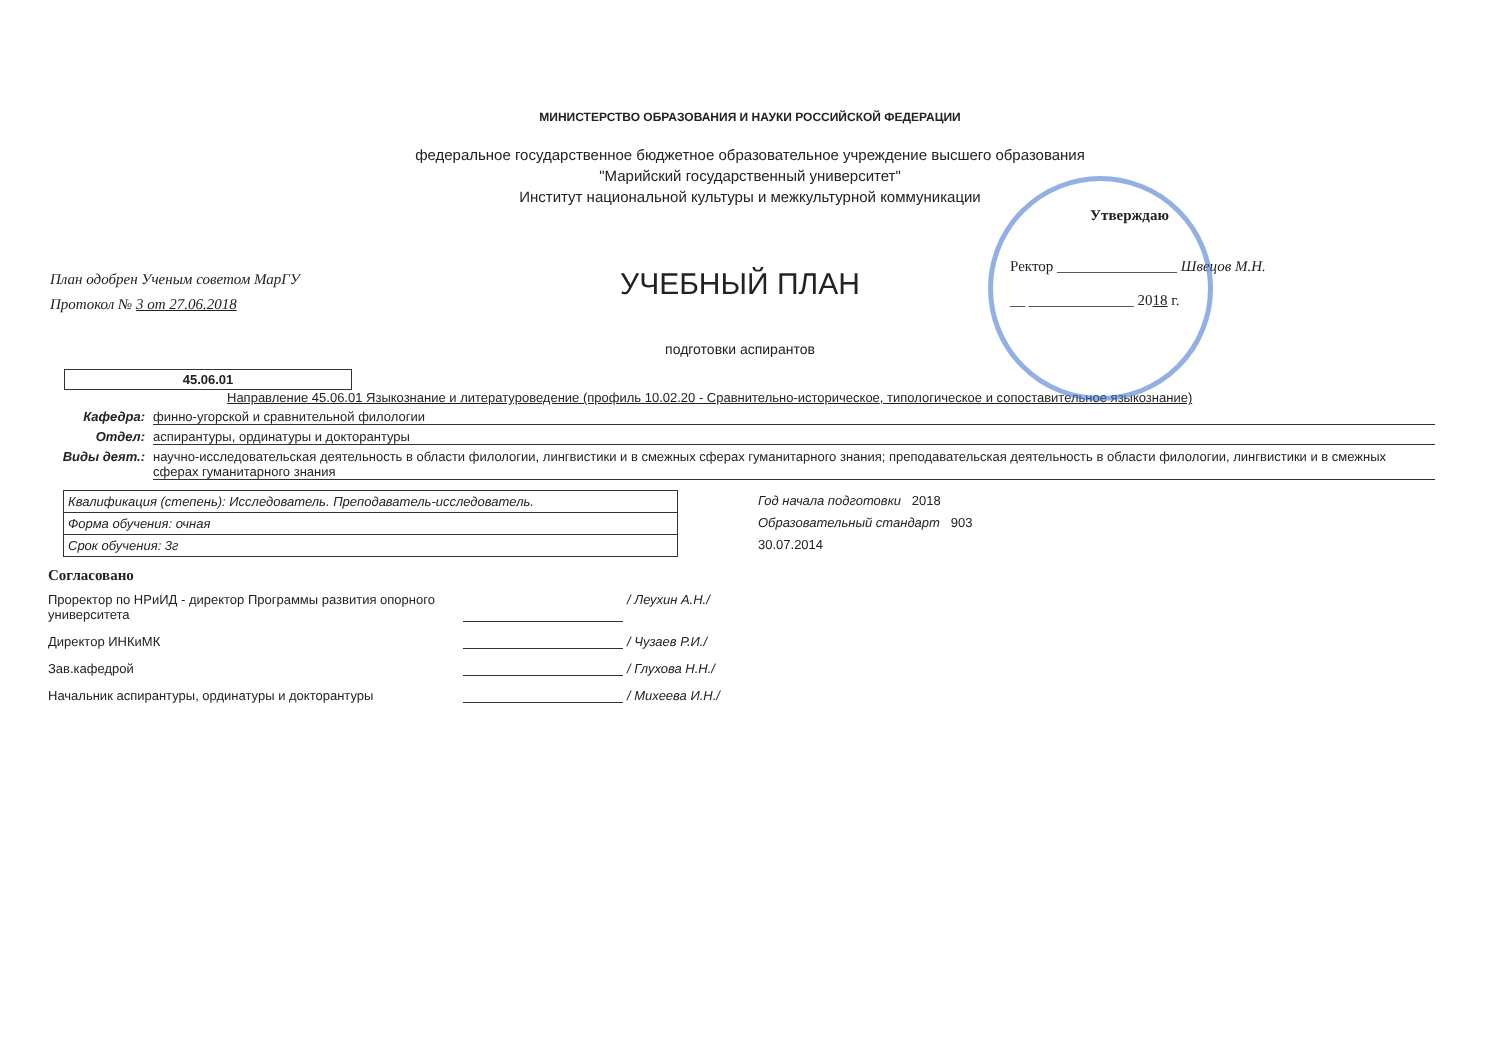МИНИСТЕРСТВО ОБРАЗОВАНИЯ И НАУКИ РОССИЙСКОЙ ФЕДЕРАЦИИ
федеральное государственное бюджетное образовательное учреждение высшего образования
"Марийский государственный университет"
Институт национальной культуры и межкультурной коммуникации
План одобрен Ученым советом МарГУ
Протокол № 3 от 27.06.2018
УЧЕБНЫЙ ПЛАН
подготовки аспирантов
Утверждаю
Ректор ________________ Швецов М.Н.
__ ______________ 2018 г.
45.06.01
Направление 45.06.01 Языкознание и литературоведение (профиль 10.02.20 - Сравнительно-историческое, типологическое и сопоставительное языкознание)
Кафедра: финно-угорской и сравнительной филологии
Отдел: аспирантуры, ординатуры и докторантуры
Виды деят.: научно-исследовательская деятельность в области филологии, лингвистики и в смежных сферах гуманитарного знания; преподавательская деятельность в области филологии, лингвистики и в смежных сферах гуманитарного знания
| Квалификация (степень): Исследователь. Преподаватель-исследователь. |
| Форма обучения: очная |
| Срок обучения: 3г |
Год начала подготовки 2018
Образовательный стандарт 903
30.07.2014
Согласовано
Проректор по НРиИД - директор Программы развития опорного университета / Леухин А.Н./
Директор ИНКиМК / Чузаев Р.И./
Зав.кафедрой / Глухова Н.Н./
Начальник аспирантуры, ординатуры и докторантуры / Михеева И.Н./